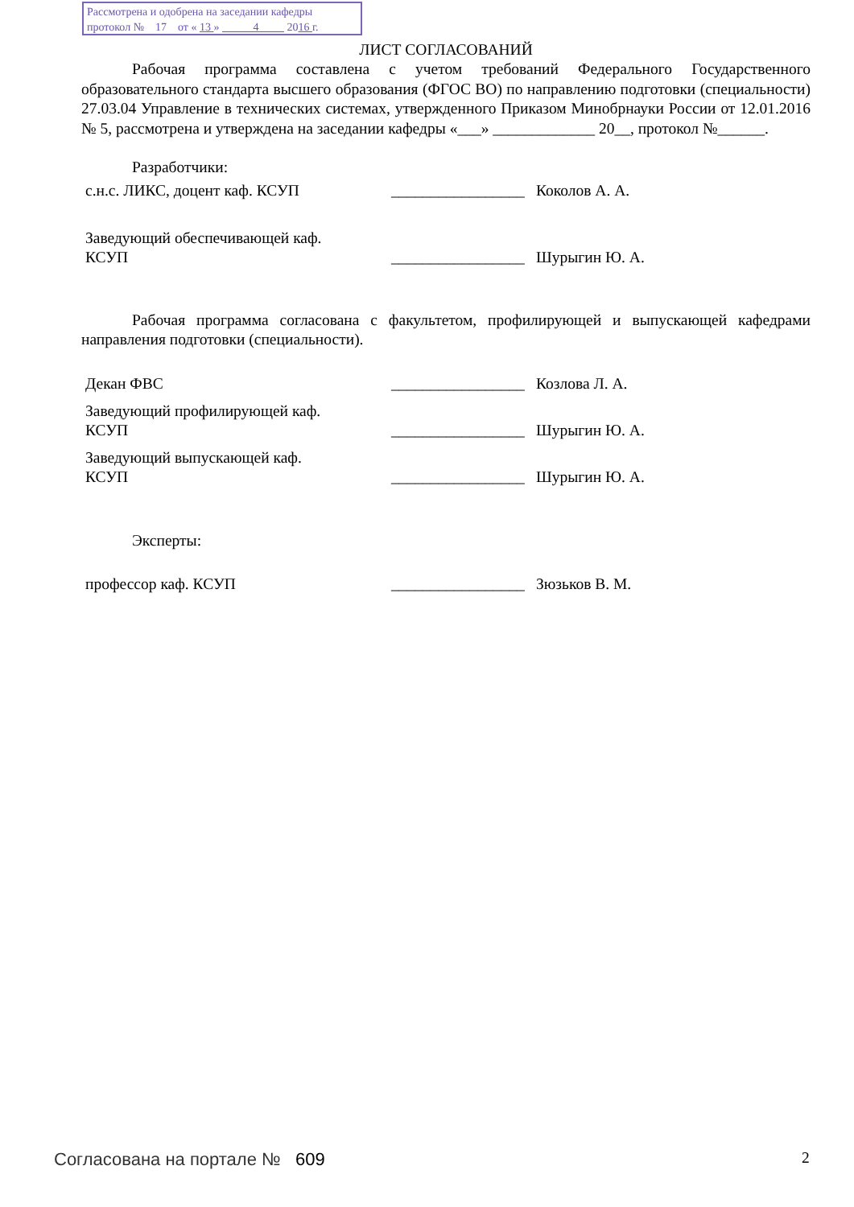Рассмотрена и одобрена на заседании кафедры
протокол № 17 от « 13 » 4 2016 г.
ЛИСТ СОГЛАСОВАНИЙ
Рабочая программа составлена с учетом требований Федерального Государственного образовательного стандарта высшего образования (ФГОС ВО) по направлению подготовки (специальности) 27.03.04 Управление в технических системах, утвержденного Приказом Минобрнауки России от 12.01.2016 № 5, рассмотрена и утверждена на заседании кафедры «___» _____________ 20__, протокол №______.
Разработчики:
с.н.с. ЛИКС, доцент каф. КСУП _________________
Коколов А. А.
Заведующий обеспечивающей каф.
КСУП
_________________
Шурыгин Ю. А.
Рабочая программа согласована с факультетом, профилирующей и выпускающей кафедрами направления подготовки (специальности).
Декан ФВС _________________
Козлова Л. А.
Заведующий профилирующей каф.
КСУП
_________________
Шурыгин Ю. А.
Заведующий выпускающей каф.
КСУП
_________________
Шурыгин Ю. А.
Эксперты:
профессор каф. КСУП _________________
Зюзьков В. М.
Согласована на портале № 609 2